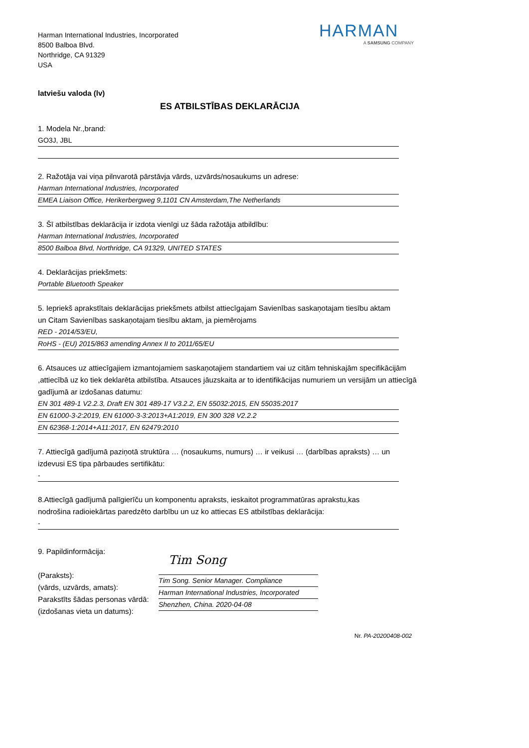Harman International Industries, Incorporated
8500 Balboa Blvd.
Northridge, CA 91329
USA
HARMAN
A SAMSUNG COMPANY
latviešu valoda (lv)
ES ATBILSTĪBAS DEKLARĀCIJA
1. Modela Nr.,brand:
GO3J, JBL
2. Ražotāja vai viņa pilnvarotā pārstāvja vārds, uzvārds/nosaukums un adrese:
Harman International Industries, Incorporated
EMEA Liaison Office, Herikerbergweg 9,1101 CN Amsterdam,The Netherlands
3. Šī atbilstības deklarācija ir izdota vienīgi uz šāda ražotāja atbildību:
Harman International Industries, Incorporated
8500 Balboa Blvd, Northridge, CA 91329, UNITED STATES
4. Deklarācijas priekšmets:
Portable Bluetooth Speaker
5. Iepriekš aprakstītais deklarācijas priekšmets atbilst attiecīgajam Savienības saskaņotajam tiesību aktam
un Citam Savienības saskaņotajam tiesību aktam, ja piemērojams
RED - 2014/53/EU,
RoHS - (EU) 2015/863 amending Annex II to 2011/65/EU
6. Atsauces uz attiecīgajiem izmantojamiem saskaņotajiem standartiem vai uz citām tehniskajām specifikācijām ,attiecībā uz ko tiek deklarēta atbilstība. Atsauces jāuzskaita ar to identifikācijas numuriem un versijām un attiecīgā gadījumā ar izdošanas datumu:
EN 301 489-1 V2.2.3, Draft EN 301 489-17 V3.2.2, EN 55032:2015, EN 55035:2017
EN 61000-3-2:2019, EN 61000-3-3:2013+A1:2019, EN 300 328 V2.2.2
EN 62368-1:2014+A11:2017, EN 62479:2010
7. Attiecīgā gadījumā paziņotā struktūra … (nosaukums, numurs) … ir veikusi … (darbības apraksts) … un
izdevusi ES tipa pārbaudes sertifikātu:
-
8.Attiecīgā gadījumā palīgierīču un komponentu apraksts, ieskaitot programmatūras aprakstu,kas
nodrošina radioiekārtas paredzēto darbību un uz ko attiecas ES atbilstības deklarācija:
-
9. Papildinformācija:
(Paraksts):
(vārds, uzvārds, amats):
Parakstīts šādas personas vārdā:
(izdošanas vieta un datums):
Tim Song
Tim Song. Senior Manager. Compliance
Harman International Industries, Incorporated
Shenzhen, China. 2020-04-08
Nr. PA-20200408-002